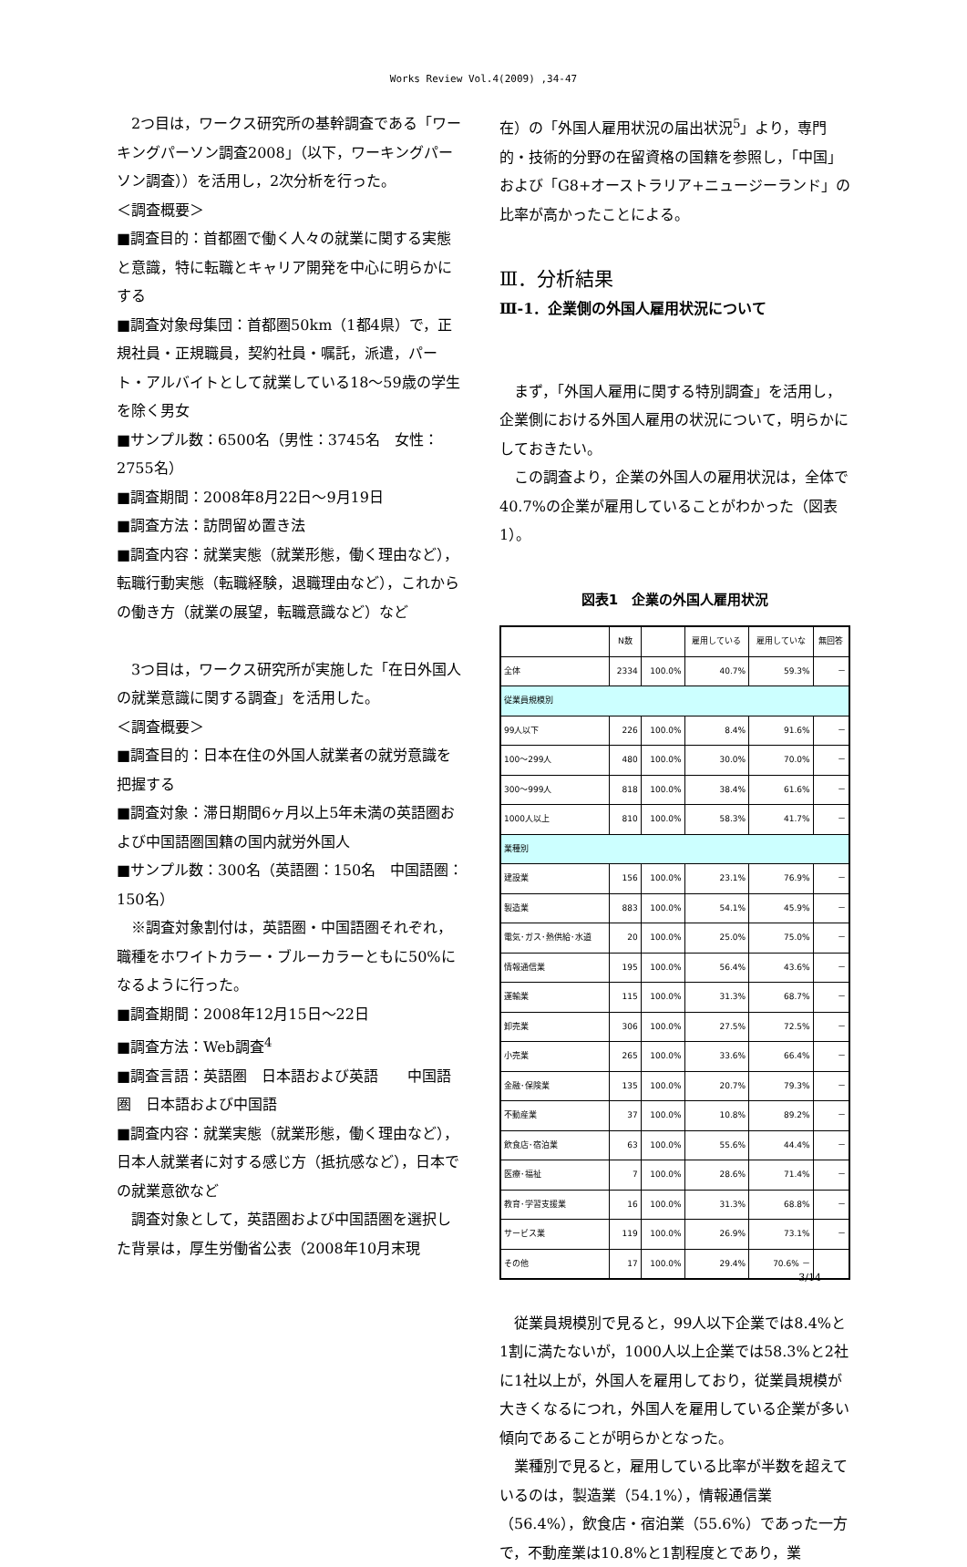Works Review Vol.4(2009) ,34-47
2つ目は，ワークス研究所の基幹調査である「ワーキングパーソン調査2008」（以下，ワーキングパーソン調査））を活用し，2次分析を行った。
＜調査概要＞
■調査目的：首都圏で働く人々の就業に関する実態と意識，特に転職とキャリア開発を中心に明らかにする
■調査対象母集団：首都圏50km（1都4県）で，正規社員・正規職員，契約社員・嘱託，派遣，パート・アルバイトとして就業している18～59歳の学生を除く男女
■サンプル数：6500名（男性：3745名　女性：2755名）
■調査期間：2008年8月22日～9月19日
■調査方法：訪問留め置き法
■調査内容：就業実態（就業形態，働く理由など），転職行動実態（転職経験，退職理由など），これからの働き方（就業の展望，転職意識など）など
3つ目は，ワークス研究所が実施した「在日外国人の就業意識に関する調査」を活用した。
＜調査概要＞
■調査目的：日本在住の外国人就業者の就労意識を把握する
■調査対象：滞日期間6ヶ月以上5年未満の英語圏および中国語圏国籍の国内就労外国人
■サンプル数：300名（英語圏：150名　中国語圏：150名）
※調査対象割付は，英語圏・中国語圏それぞれ，職種をホワイトカラー・ブルーカラーともに50%になるように行った。
■調査期間：2008年12月15日～22日
■調査方法：Web調査<sup>4</sup>
■調査言語：英語圏　日本語および英語　　中国語圏　日本語および中国語
■調査内容：就業実態（就業形態，働く理由など），日本人就業者に対する感じ方（抵抗感など），日本での就業意欲など
調査対象として，英語圏および中国語圏を選択した背景は，厚生労働省公表（2008年10月末現
在）の「外国人雇用状況の届出状況<sup>5</sup>」より，専門的・技術的分野の在留資格の国籍を参照し，「中国」および「G8+オーストラリア+ニュージーランド」の比率が高かったことによる。
Ⅲ．分析結果
Ⅲ-1．企業側の外国人雇用状況について
まず，「外国人雇用に関する特別調査」を活用し，企業側における外国人雇用の状況について，明らかにしておきたい。
この調査より，企業の外国人の雇用状況は，全体で40.7%の企業が雇用していることがわかった（図表1）。
図表1　企業の外国人雇用状況
| | N数 | | 雇用している | 雇用していな | 無回答 |
| --- | --- | --- | --- | --- | --- |
| 全体 | 2334 | 100.0% | 40.7% | 59.3% | － |
| 従業員規模別 | | | | | |
| 99人以下 | 226 | 100.0% | 8.4% | 91.6% | － |
| 100～299人 | 480 | 100.0% | 30.0% | 70.0% | － |
| 300～999人 | 818 | 100.0% | 38.4% | 61.6% | － |
| 1000人以上 | 810 | 100.0% | 58.3% | 41.7% | － |
| 業種別 | | | | | |
| 建設業 | 156 | 100.0% | 23.1% | 76.9% | － |
| 製造業 | 883 | 100.0% | 54.1% | 45.9% | － |
| 電気･ガス･熱供給･水道 | 20 | 100.0% | 25.0% | 75.0% | － |
| 情報通信業 | 195 | 100.0% | 56.4% | 43.6% | － |
| 運輸業 | 115 | 100.0% | 31.3% | 68.7% | － |
| 卸売業 | 306 | 100.0% | 27.5% | 72.5% | － |
| 小売業 | 265 | 100.0% | 33.6% | 66.4% | － |
| 金融･保険業 | 135 | 100.0% | 20.7% | 79.3% | － |
| 不動産業 | 37 | 100.0% | 10.8% | 89.2% | － |
| 飲食店･宿泊業 | 63 | 100.0% | 55.6% | 44.4% | － |
| 医療･福祉 | 7 | 100.0% | 28.6% | 71.4% | － |
| 教育･学習支援業 | 16 | 100.0% | 31.3% | 68.8% | － |
| サービス業 | 119 | 100.0% | 26.9% | 73.1% | － |
| その他 | 17 | 100.0% | 29.4% | 70.6% － | |
従業員規模別で見ると，99人以下企業では8.4%と1割に満たないが，1000人以上企業では58.3%と2社に1社以上が，外国人を雇用しており，従業員規模が大きくなるにつれ，外国人を雇用している企業が多い傾向であることが明らかとなった。
業種別で見ると，雇用している比率が半数を超えているのは，製造業（54.1%），情報通信業（56.4%），飲食店・宿泊業（55.6%）であった一方で，不動産業は10.8%と1割程度とであり，業
3/14